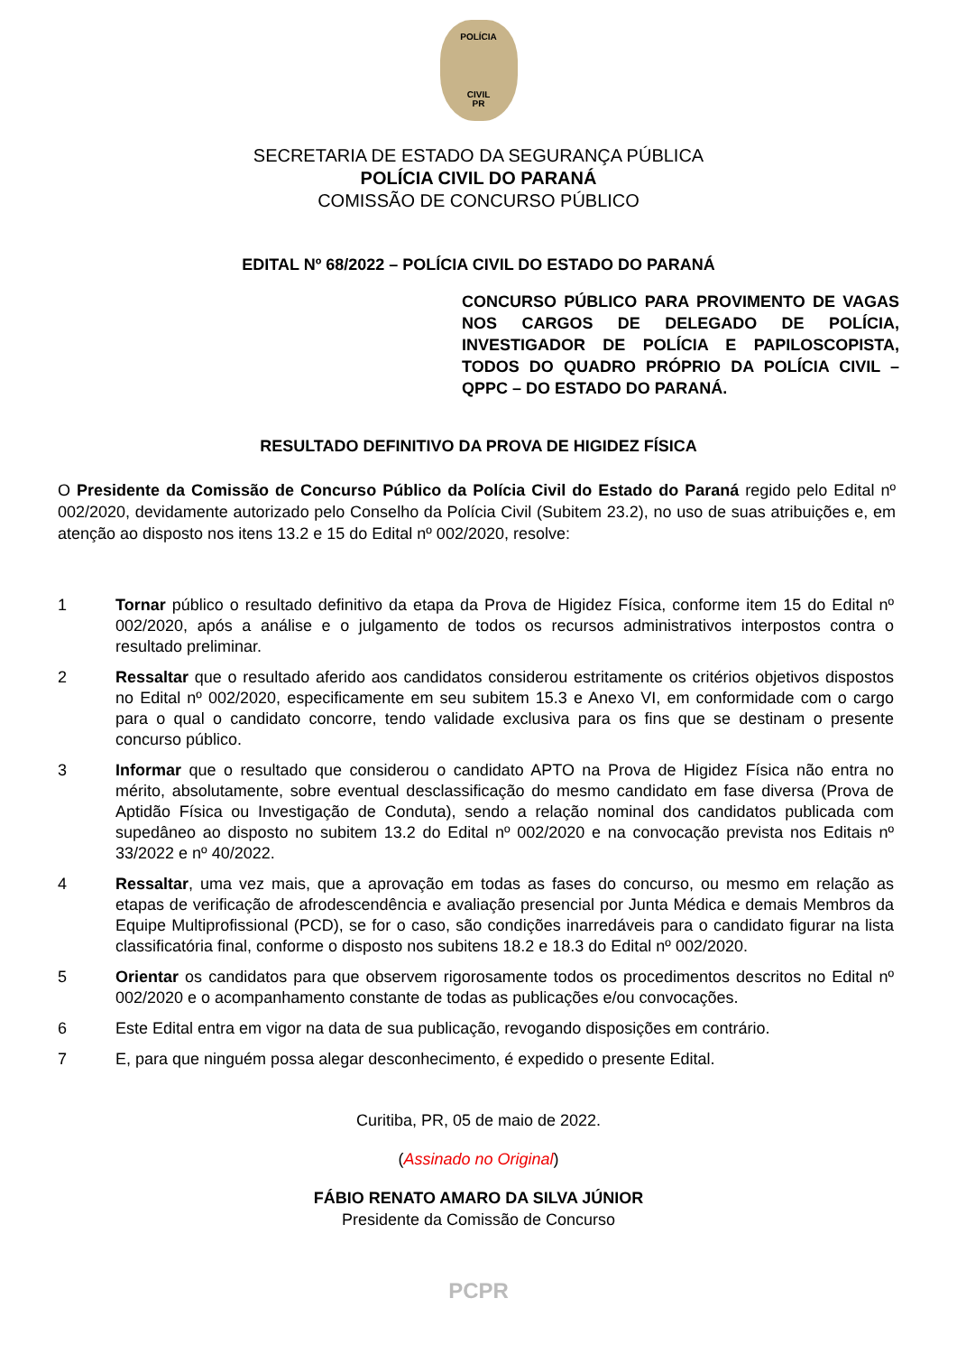POLÍCIA
CIVIL
PR
SECRETARIA DE ESTADO DA SEGURANÇA PÚBLICA
POLÍCIA CIVIL DO PARANÁ
COMISSÃO DE CONCURSO PÚBLICO
EDITAL Nº 68/2022 – POLÍCIA CIVIL DO ESTADO DO PARANÁ
CONCURSO PÚBLICO PARA PROVIMENTO DE VAGAS NOS CARGOS DE DELEGADO DE POLÍCIA, INVESTIGADOR DE POLÍCIA E PAPILOSCOPISTA, TODOS DO QUADRO PRÓPRIO DA POLÍCIA CIVIL – QPPC – DO ESTADO DO PARANÁ.
RESULTADO DEFINITIVO DA PROVA DE HIGIDEZ FÍSICA
O Presidente da Comissão de Concurso Público da Polícia Civil do Estado do Paraná regido pelo Edital nº 002/2020, devidamente autorizado pelo Conselho da Polícia Civil (Subitem 23.2), no uso de suas atribuições e, em atenção ao disposto nos itens 13.2 e 15 do Edital nº 002/2020, resolve:
1 Tornar público o resultado definitivo da etapa da Prova de Higidez Física, conforme item 15 do Edital nº 002/2020, após a análise e o julgamento de todos os recursos administrativos interpostos contra o resultado preliminar.
2 Ressaltar que o resultado aferido aos candidatos considerou estritamente os critérios objetivos dispostos no Edital nº 002/2020, especificamente em seu subitem 15.3 e Anexo VI, em conformidade com o cargo para o qual o candidato concorre, tendo validade exclusiva para os fins que se destinam o presente concurso público.
3 Informar que o resultado que considerou o candidato APTO na Prova de Higidez Física não entra no mérito, absolutamente, sobre eventual desclassificação do mesmo candidato em fase diversa (Prova de Aptidão Física ou Investigação de Conduta), sendo a relação nominal dos candidatos publicada com supedâneo ao disposto no subitem 13.2 do Edital nº 002/2020 e na convocação prevista nos Editais nº 33/2022 e nº 40/2022.
4 Ressaltar, uma vez mais, que a aprovação em todas as fases do concurso, ou mesmo em relação as etapas de verificação de afrodescendência e avaliação presencial por Junta Médica e demais Membros da Equipe Multiprofissional (PCD), se for o caso, são condições inarredáveis para o candidato figurar na lista classificatória final, conforme o disposto nos subitens 18.2 e 18.3 do Edital nº 002/2020.
5 Orientar os candidatos para que observem rigorosamente todos os procedimentos descritos no Edital nº 002/2020 e o acompanhamento constante de todas as publicações e/ou convocações.
6 Este Edital entra em vigor na data de sua publicação, revogando disposições em contrário.
7 E, para que ninguém possa alegar desconhecimento, é expedido o presente Edital.
Curitiba, PR, 05 de maio de 2022.
(Assinado no Original)
FÁBIO RENATO AMARO DA SILVA JÚNIOR
Presidente da Comissão de Concurso
PCPR